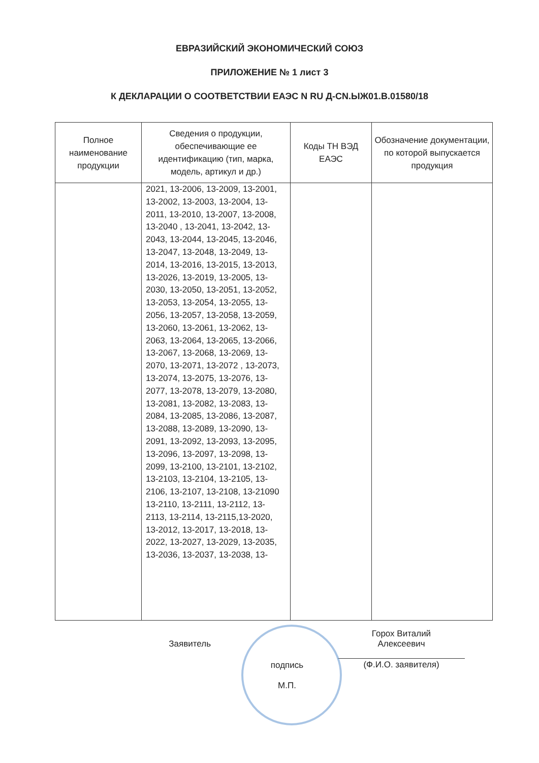ЕВРАЗИЙСКИЙ ЭКОНОМИЧЕСКИЙ СОЮЗ
ПРИЛОЖЕНИЕ № 1 лист 3
К ДЕКЛАРАЦИИ О СООТВЕТСТВИИ ЕАЭС N RU Д-CN.ЫЖ01.В.01580/18
| Полное наименование продукции | Сведения о продукции, обеспечивающие ее идентификацию (тип, марка, модель, артикул и др.) | Коды ТН ВЭД ЕАЭС | Обозначение документации, по которой выпускается продукция |
| --- | --- | --- | --- |
| | 2021, 13-2006, 13-2009, 13-2001, 13-2002, 13-2003, 13-2004, 13-2011, 13-2010, 13-2007, 13-2008, 13-2040 , 13-2041, 13-2042, 13-2043, 13-2044, 13-2045, 13-2046, 13-2047, 13-2048, 13-2049, 13-2014, 13-2016, 13-2015, 13-2013, 13-2026, 13-2019, 13-2005, 13-2030, 13-2050, 13-2051, 13-2052, 13-2053, 13-2054, 13-2055, 13-2056, 13-2057, 13-2058, 13-2059, 13-2060, 13-2061, 13-2062, 13-2063, 13-2064, 13-2065, 13-2066, 13-2067, 13-2068, 13-2069, 13-2070, 13-2071, 13-2072 , 13-2073, 13-2074, 13-2075, 13-2076, 13-2077, 13-2078, 13-2079, 13-2080, 13-2081, 13-2082, 13-2083, 13-2084, 13-2085, 13-2086, 13-2087, 13-2088, 13-2089, 13-2090, 13-2091, 13-2092, 13-2093, 13-2095, 13-2096, 13-2097, 13-2098, 13-2099, 13-2100, 13-2101, 13-2102, 13-2103, 13-2104, 13-2105, 13-2106, 13-2107, 13-2108, 13-21090 13-2110, 13-2111, 13-2112, 13-2113, 13-2114, 13-2115,13-2020, 13-2012, 13-2017, 13-2018, 13-2022, 13-2027, 13-2029, 13-2035, 13-2036, 13-2037, 13-2038, 13- | | |
Заявитель
подпись
М.П.
Горох Виталий
Алексеевич
(Ф.И.О. заявителя)